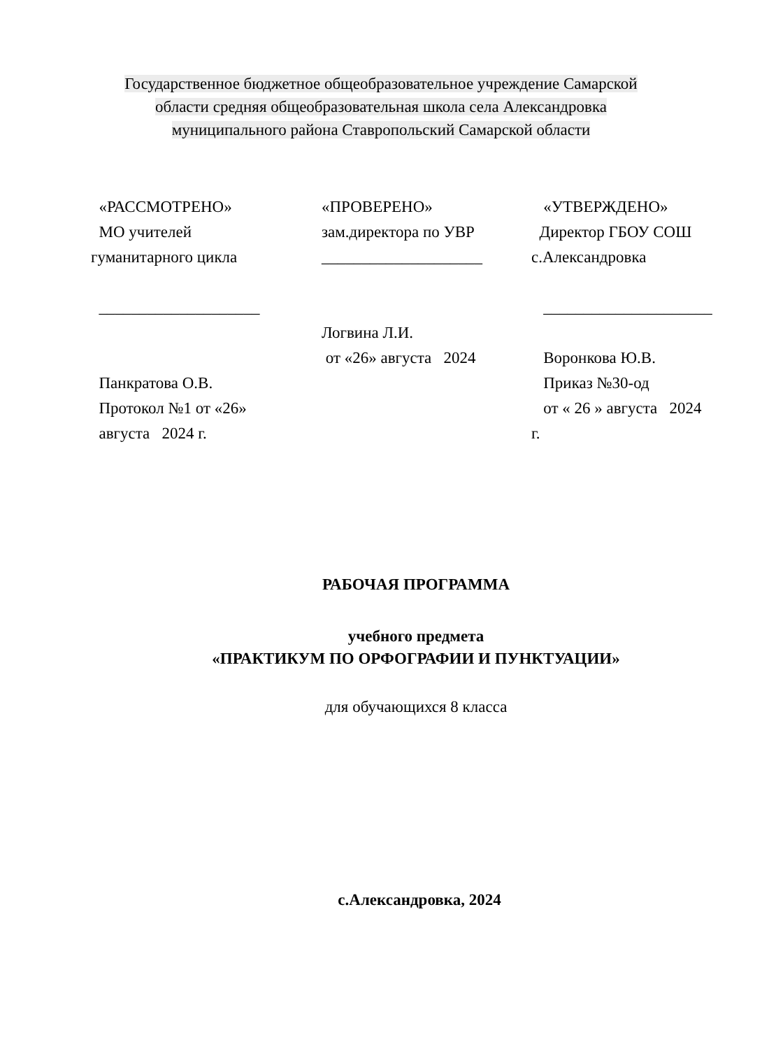Государственное бюджетное общеобразовательное учреждение Самарской
области средняя общеобразовательная школа села Александровка
муниципального района Ставропольский Самарской области
«РАССМОТРЕНО»
МО учителей
гуманитарного цикла
____________________
Панкратова О.В.
Протокол №1 от «26»
августа 2024 г.
«ПРОВЕРЕНО»
зам.директора по УВР
____________________
Логвина Л.И.
от «26» августа 2024
«УТВЕРЖДЕНО»
Директор ГБОУ СОШ
с.Александровка
_____________________
Воронкова Ю.В.
Приказ №30-од
от « 26 » августа 2024
г.
РАБОЧАЯ ПРОГРАММА
учебного предмета
«ПРАКТИКУМ ПО ОРФОГРАФИИ И ПУНКТУАЦИИ»
для обучающихся 8 класса
с.Александровка, 2024